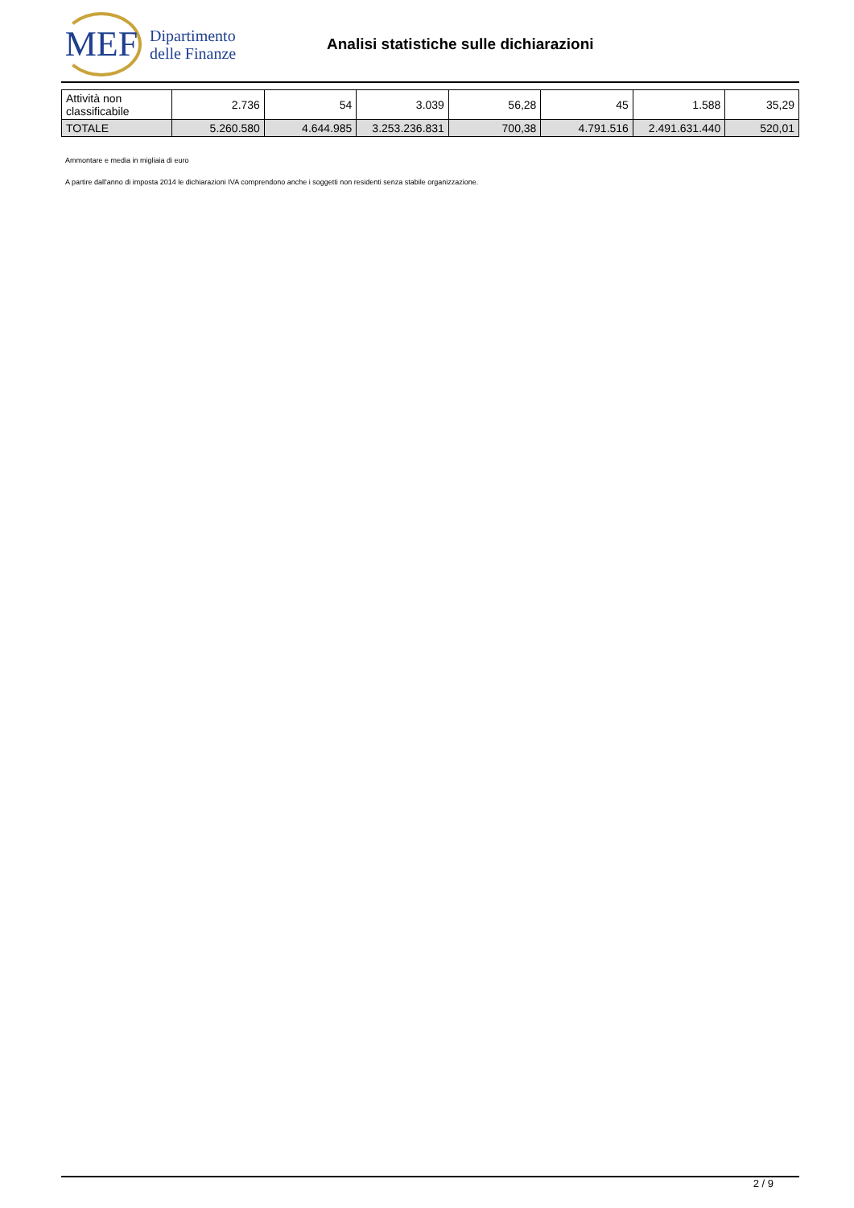MEF
Dipartimento
delle Finanze
Analisi statistiche sulle dichiarazioni
| Attività non classificabile | 2.736 | 54 | 3.039 | 56,28 | 45 | 1.588 | 35,29 |
| TOTALE | 5.260.580 | 4.644.985 | 3.253.236.831 | 700,38 | 4.791.516 | 2.491.631.440 | 520,01 |
Ammontare e media in migliaia di euro
A partire dall'anno di imposta 2014 le dichiarazioni IVA comprendono anche i soggetti non residenti senza stabile organizzazione.
2 / 9